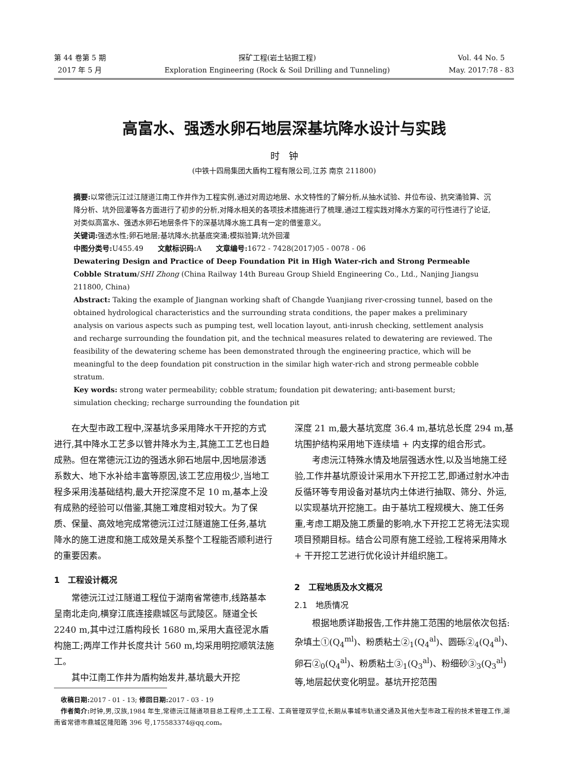第 44 卷第 5 期
2017 年 5 月
探矿工程(岩土钻掘工程)
Exploration Engineering (Rock & Soil Drilling and Tunneling)
Vol. 44 No. 5
May. 2017:78 - 83
高富水、强透水卵石地层深基坑降水设计与实践
时　钟
(中铁十四局集团大盾构工程有限公司,江苏 南京 211800)
摘要: 以常德沅江过江隧道江南工作井作为工程实例,通过对周边地层、水文特性的了解分析,从抽水试验、井位布设、抗突涌验算、沉降分析、坑外回灌等各方面进行了初步的分析,对降水相关的各项技术措施进行了梳理,通过工程实践对降水方案的可行性进行了论证,对类似高富水、强透水卵石地层条件下的深基坑降水施工具有一定的借鉴意义。
关键词: 强透水性;卵石地层;基坑降水;抗基底突涌;模拟验算;坑外回灌
中图分类号: U455.49　　文献标识码: A　　文章编号: 1672 - 7428(2017)05 - 0078 - 06
Dewatering Design and Practice of Deep Foundation Pit in High Water-rich and Strong Permeable Cobble Stratum/SHI Zhong (China Railway 14th Bureau Group Shield Engineering Co., Ltd., Nanjing Jiangsu 211800, China)
Abstract: Taking the example of Jiangnan working shaft of Changde Yuanjiang river-crossing tunnel, based on the obtained hydrological characteristics and the surrounding strata conditions, the paper makes a preliminary analysis on various aspects such as pumping test, well location layout, anti-inrush checking, settlement analysis and recharge surrounding the foundation pit, and the technical measures related to dewatering are reviewed. The feasibility of the dewatering scheme has been demonstrated through the engineering practice, which will be meaningful to the deep foundation pit construction in the similar high water-rich and strong permeable cobble stratum.
Key words: strong water permeability; cobble stratum; foundation pit dewatering; anti-basement burst; simulation checking; recharge surrounding the foundation pit
在大型市政工程中,深基坑多采用降水干开挖的方式进行,其中降水工艺多以管井降水为主,其施工工艺也日趋成熟。但在常德沅江边的强透水卵石地层中,因地层渗透系数大、地下水补给丰富等原因,该工艺应用极少,当地工程多采用浅基础结构,最大开挖深度不足 10 m,基本上没有成熟的经验可以借鉴,其施工难度相对较大。为了保质、保量、高效地完成常德沅江过江隧道施工任务,基坑降水的施工进度和施工成效是关系整个工程能否顺利进行的重要因素。
1　工程设计概况
常德沅江过江隧道工程位于湖南省常德市,线路基本呈南北走向,横穿江底连接鼎城区与武陵区。隧道全长 2240 m,其中过江盾构段长 1680 m,采用大直径泥水盾构施工;两岸工作井长度共计 560 m,均采用明挖顺筑法施工。
其中江南工作井为盾构始发井,基坑最大开挖
深度 21 m,最大基坑宽度 36.4 m,基坑总长度 294 m,基坑围护结构采用地下连续墙 + 内支撑的组合形式。
考虑沅江特殊水情及地层强透水性,以及当地施工经验,工作井基坑原设计采用水下开挖工艺,即通过射水冲击反循环等专用设备对基坑内土体进行抽取、筛分、外运,以实现基坑开挖施工。由于基坑工程规模大、施工任务重,考虑工期及施工质量的影响,水下开挖工艺将无法实现项目预期目标。结合公司原有施工经验,工程将采用降水 + 干开挖工艺进行优化设计并组织施工。
2　工程地质及水文概况
2.1　地质情况
根据地质详勘报告,工作井施工范围的地层依次包括:杂填土①(Q<sub>4</sub><sup>ml</sup>)、粉质粘土②<sub>1</sub>(Q<sub>4</sub><sup>al</sup>)、圆砾②<sub>4</sub>(Q<sub>4</sub><sup>al</sup>)、卵石②<sub>0</sub>(Q<sub>4</sub><sup>al</sup>)、粉质粘土③<sub>1</sub>(Q<sub>3</sub><sup>al</sup>)、粉细砂③<sub>3</sub>(Q<sub>3</sub><sup>al</sup>)等,地层起伏变化明显。基坑开挖范围
　收稿日期: 2017 - 01 - 13; 修回日期: 2017 - 03 - 19
　作者简介: 时钟,男,汉族,1984 年生,常德沅江隧道项目总工程师,土工工程、工商管理双学位,长期从事城市轨道交通及其他大型市政工程的技术管理工作,湖南省常德市鼎城区隆阳路 396 号,175583374@qq.com。